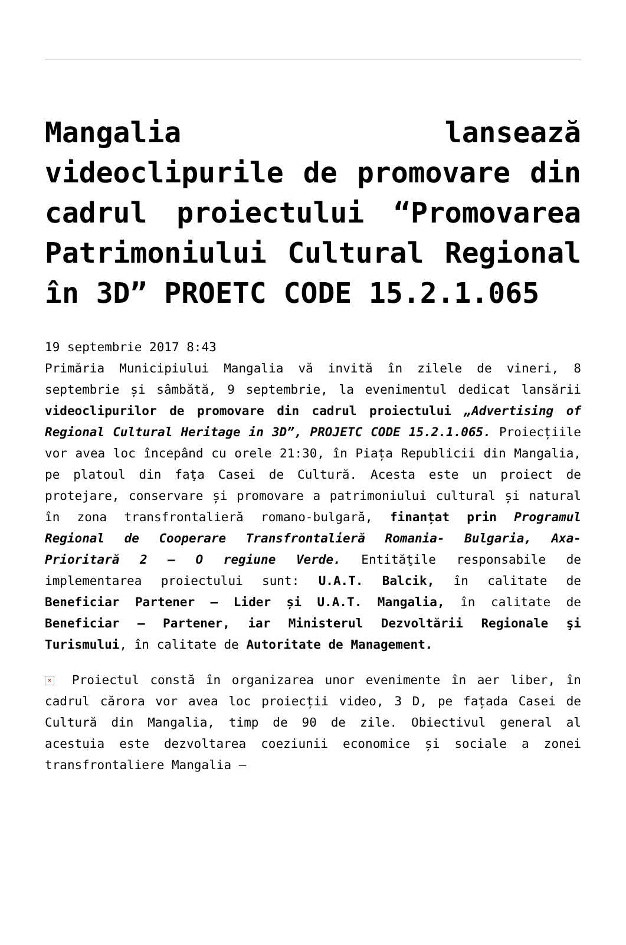Mangalia lansează videoclipurile de promovare din cadrul proiectului “Promovarea Patrimoniului Cultural Regional în 3D” PROETC CODE 15.2.1.065
19 septembrie 2017 8:43
Primăria Municipiului Mangalia vă invită în zilele de vineri, 8 septembrie și sâmbătă, 9 septembrie, la evenimentul dedicat lansării videoclipurilor de promovare din cadrul proiectului „Advertising of Regional Cultural Heritage in 3D”, PROJETC CODE 15.2.1.065. Proiecțiile vor avea loc începând cu orele 21:30, în Piața Republicii din Mangalia, pe platoul din faţa Casei de Cultură. Acesta este un proiect de protejare, conservare și promovare a patrimoniului cultural și natural în zona transfrontalieră romano-bulgară, finanțat prin Programul Regional de Cooperare Transfrontalieră Romania- Bulgaria, Axa-Prioritară 2 – O regiune Verde. Entităţile responsabile de implementarea proiectului sunt: U.A.T. Balcik, în calitate de Beneficiar Partener – Lider și U.A.T. Mangalia, în calitate de Beneficiar – Partener, iar Ministerul Dezvoltării Regionale şi Turismului, în calitate de Autoritate de Management.
× Proiectul constă în organizarea unor evenimente în aer liber, în cadrul cărora vor avea loc proiecții video, 3 D, pe fațada Casei de Cultură din Mangalia, timp de 90 de zile. Obiectivul general al acestuia este dezvoltarea coeziunii economice și sociale a zonei transfrontaliere Mangalia –